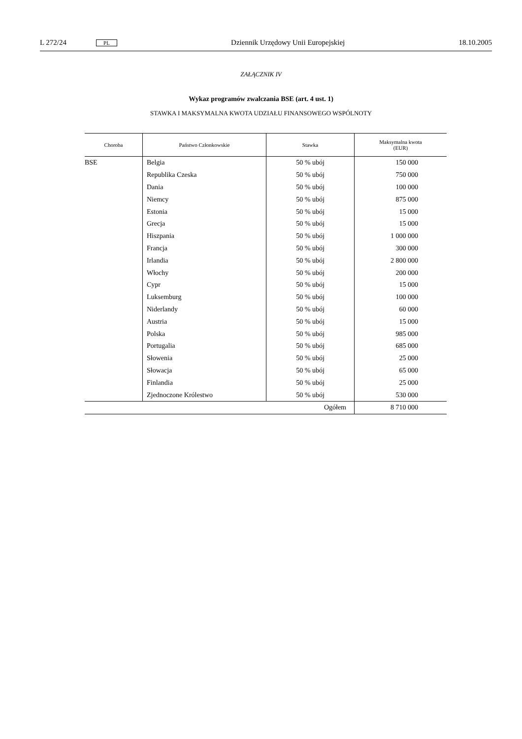L 272/24 PL Dziennik Urzędowy Unii Europejskiej 18.10.2005
ZAŁĄCZNIK IV
Wykaz programów zwalczania BSE (art. 4 ust. 1)
STAWKA I MAKSYMALNA KWOTA UDZIAŁU FINANSOWEGO WSPÓLNOTY
| Choroba | Państwo Członkowskie | Stawka | Maksymalna kwota (EUR) |
| --- | --- | --- | --- |
| BSE | Belgia | 50 % ubój | 150 000 |
| | Republika Czeska | 50 % ubój | 750 000 |
| | Dania | 50 % ubój | 100 000 |
| | Niemcy | 50 % ubój | 875 000 |
| | Estonia | 50 % ubój | 15 000 |
| | Grecja | 50 % ubój | 15 000 |
| | Hiszpania | 50 % ubój | 1 000 000 |
| | Francja | 50 % ubój | 300 000 |
| | Irlandia | 50 % ubój | 2 800 000 |
| | Włochy | 50 % ubój | 200 000 |
| | Cypr | 50 % ubój | 15 000 |
| | Luksemburg | 50 % ubój | 100 000 |
| | Niderlandy | 50 % ubój | 60 000 |
| | Austria | 50 % ubój | 15 000 |
| | Polska | 50 % ubój | 985 000 |
| | Portugalia | 50 % ubój | 685 000 |
| | Słowenia | 50 % ubój | 25 000 |
| | Słowacja | 50 % ubój | 65 000 |
| | Finlandia | 50 % ubój | 25 000 |
| | Zjednoczone Królestwo | 50 % ubój | 530 000 |
| Ogółem | | | 8 710 000 |